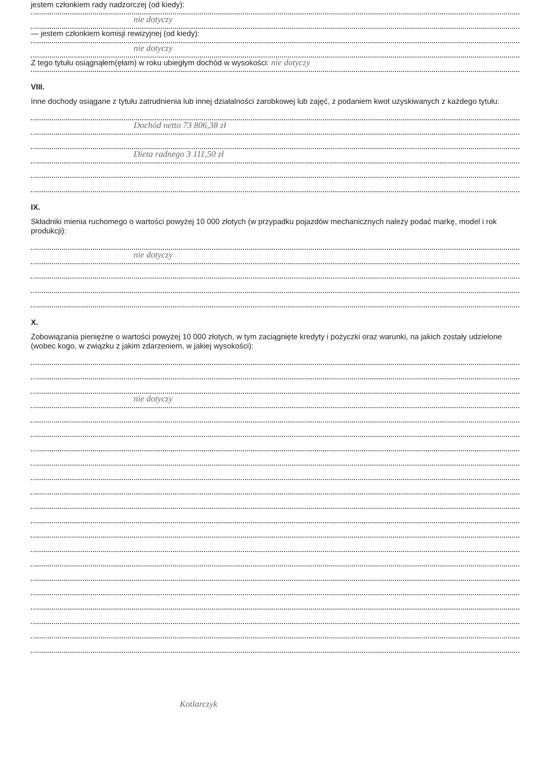jestem członkiem rady nadzorczej (od kiedy):
nie dotyczy
— jestem członkiem komisji rewizyjnej (od kiedy):
nie dotyczy
Z tego tytułu osiągnąłem(ęłam) w roku ubiegłym dochód w wysokości: nie dotyczy
VIII.
Inne dochody osiągane z tytułu zatrudnienia lub innej działalności zarobkowej lub zajęć, z podaniem kwot uzyskiwanych z każdego tytułu:
Dochód netto 73 806,38 zł
Dieta radnego 3 111,50 zł
IX.
Składniki mienia ruchomego o wartości powyżej 10 000 złotych (w przypadku pojazdów mechanicznych należy podać markę, model i rok produkcji):
nie dotyczy
X.
Zobowiązania pieniężne o wartości powyżej 10 000 złotych, w tym zaciągnięte kredyty i pożyczki oraz warunki, na jakich zostały udzielone (wobec kogo, w związku z jakim zdarzeniem, w jakiej wysokości):
nie dotyczy
Kotlarczyk